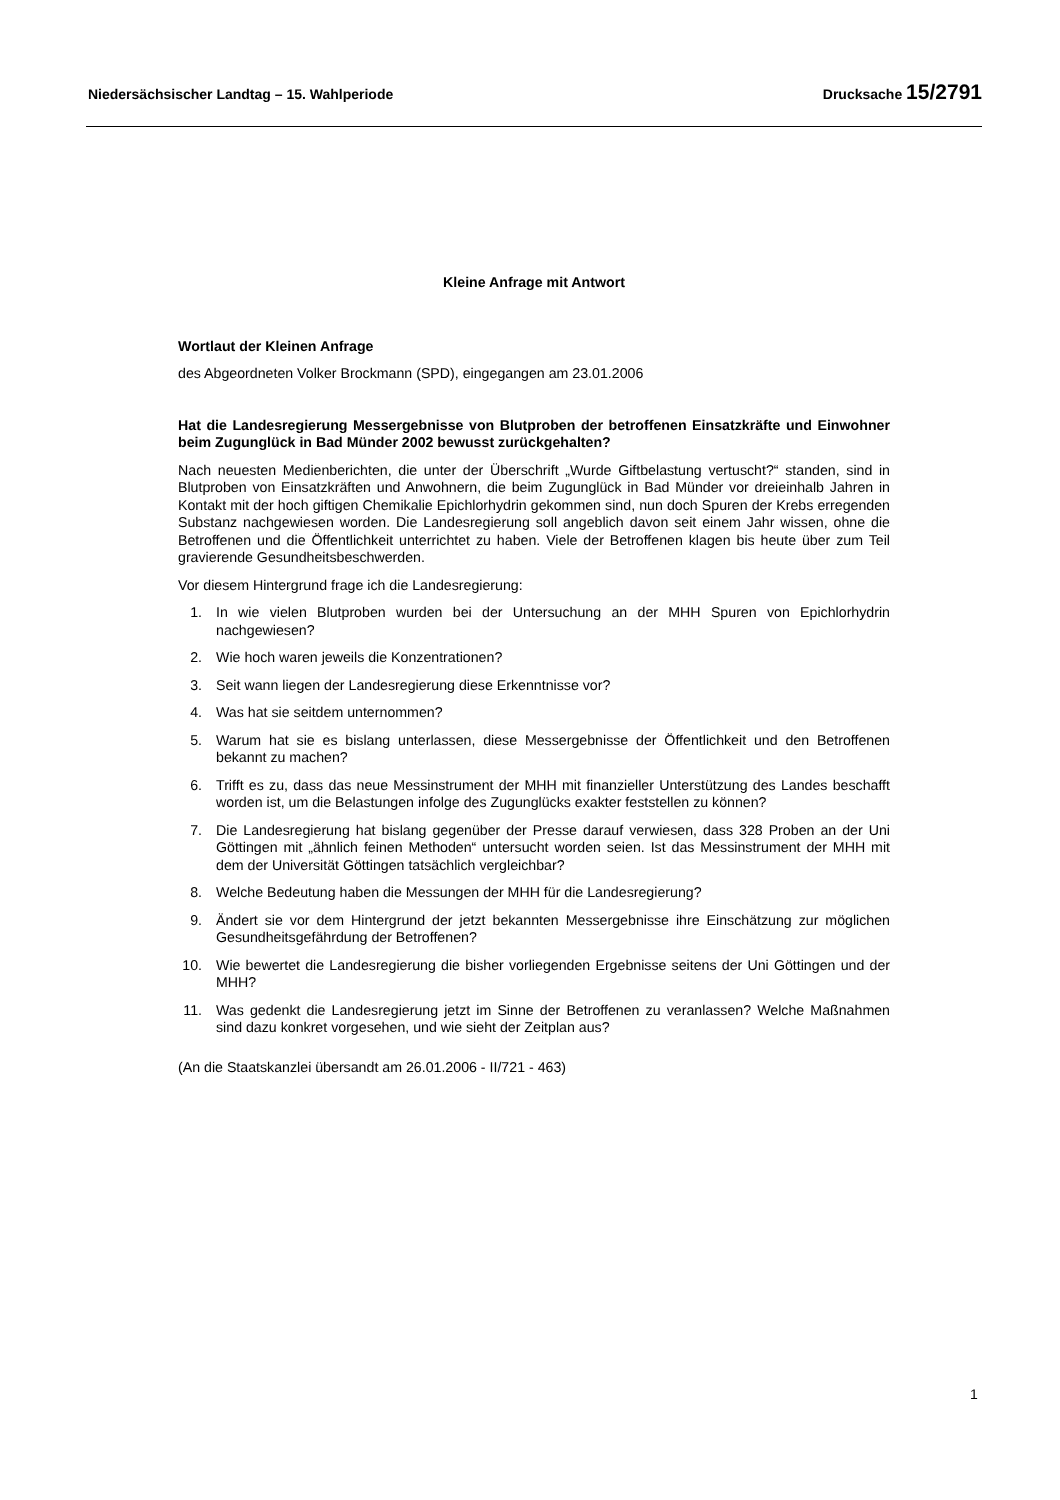Niedersächsischer Landtag – 15. Wahlperiode Drucksache 15/2791
Kleine Anfrage mit Antwort
Wortlaut der Kleinen Anfrage
des Abgeordneten Volker Brockmann (SPD), eingegangen am 23.01.2006
Hat die Landesregierung Messergebnisse von Blutproben der betroffenen Einsatzkräfte und Einwohner beim Zugunglück in Bad Münder 2002 bewusst zurückgehalten?
Nach neuesten Medienberichten, die unter der Überschrift „Wurde Giftbelastung vertuscht?“ standen, sind in Blutproben von Einsatzkräften und Anwohnern, die beim Zugunglück in Bad Münder vor dreieinhalb Jahren in Kontakt mit der hoch giftigen Chemikalie Epichlorhydrin gekommen sind, nun doch Spuren der Krebs erregenden Substanz nachgewiesen worden. Die Landesregierung soll angeblich davon seit einem Jahr wissen, ohne die Betroffenen und die Öffentlichkeit unterrichtet zu haben. Viele der Betroffenen klagen bis heute über zum Teil gravierende Gesundheitsbeschwerden.
Vor diesem Hintergrund frage ich die Landesregierung:
1. In wie vielen Blutproben wurden bei der Untersuchung an der MHH Spuren von Epichlorhydrin nachgewiesen?
2. Wie hoch waren jeweils die Konzentrationen?
3. Seit wann liegen der Landesregierung diese Erkenntnisse vor?
4. Was hat sie seitdem unternommen?
5. Warum hat sie es bislang unterlassen, diese Messergebnisse der Öffentlichkeit und den Betroffenen bekannt zu machen?
6. Trifft es zu, dass das neue Messinstrument der MHH mit finanzieller Unterstützung des Landes beschafft worden ist, um die Belastungen infolge des Zugunglücks exakter feststellen zu können?
7. Die Landesregierung hat bislang gegenüber der Presse darauf verwiesen, dass 328 Proben an der Uni Göttingen mit „ähnlich feinen Methoden“ untersucht worden seien. Ist das Messinstrument der MHH mit dem der Universität Göttingen tatsächlich vergleichbar?
8. Welche Bedeutung haben die Messungen der MHH für die Landesregierung?
9. Ändert sie vor dem Hintergrund der jetzt bekannten Messergebnisse ihre Einschätzung zur möglichen Gesundheitsgefährdung der Betroffenen?
10. Wie bewertet die Landesregierung die bisher vorliegenden Ergebnisse seitens der Uni Göttingen und der MHH?
11. Was gedenkt die Landesregierung jetzt im Sinne der Betroffenen zu veranlassen? Welche Maßnahmen sind dazu konkret vorgesehen, und wie sieht der Zeitplan aus?
(An die Staatskanzlei übersandt am 26.01.2006 - II/721 - 463)
1